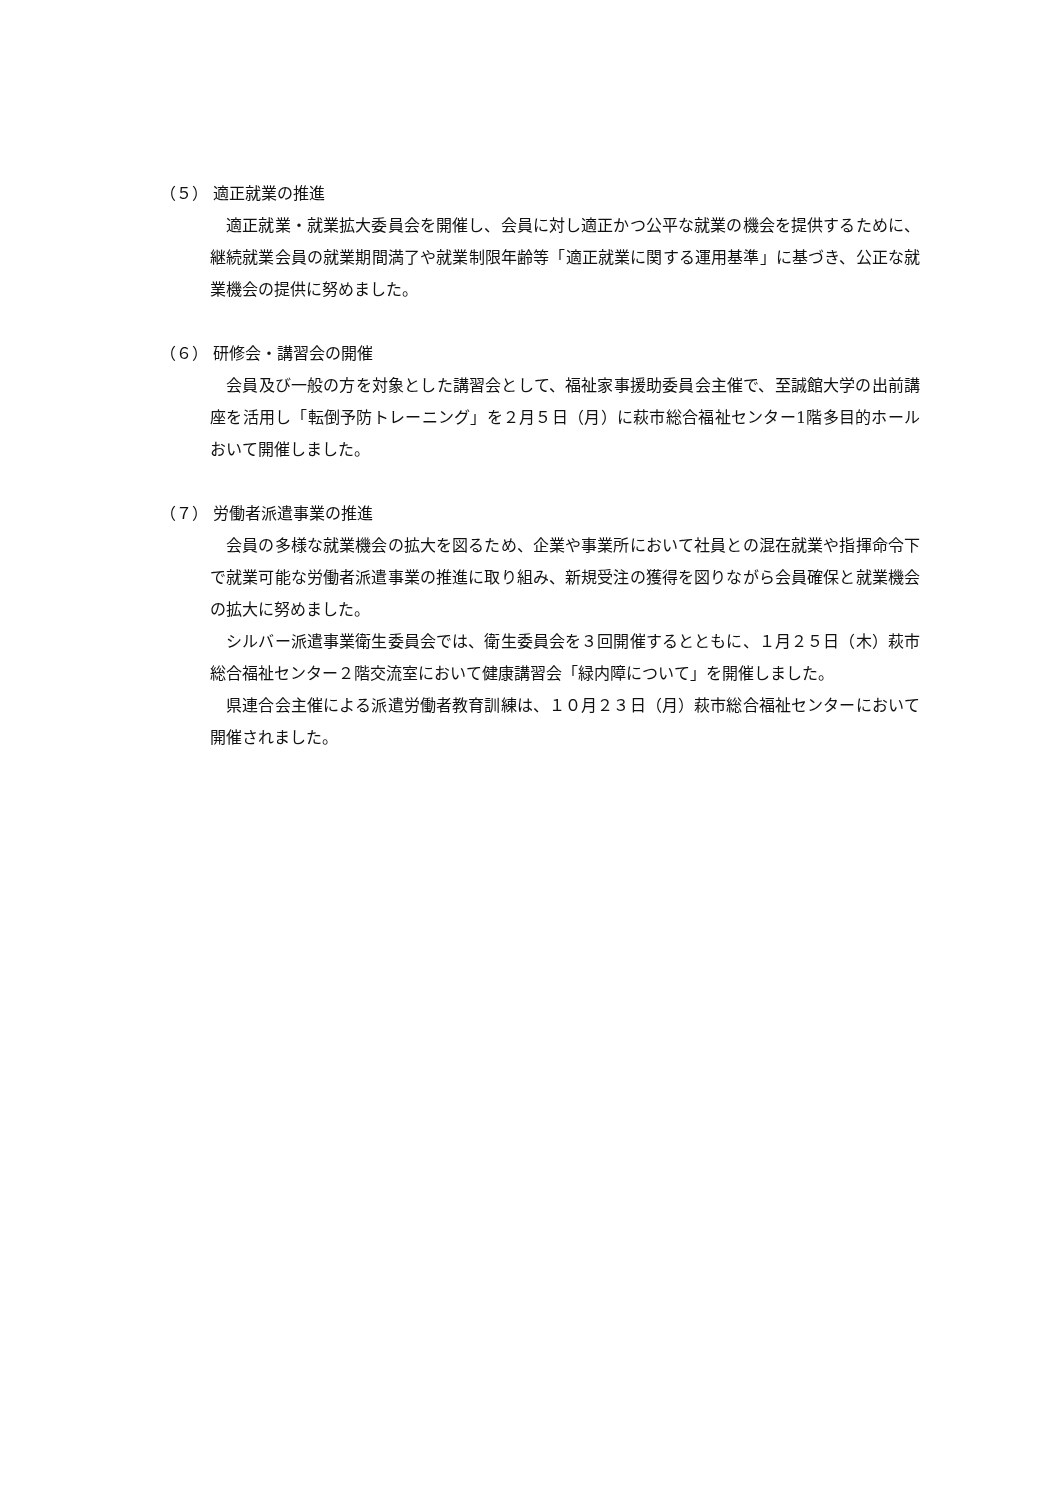（５） 適正就業の推進
　適正就業・就業拡大委員会を開催し、会員に対し適正かつ公平な就業の機会を提供するために、継続就業会員の就業期間満了や就業制限年齢等「適正就業に関する運用基準」に基づき、公正な就業機会の提供に努めました。
（６） 研修会・講習会の開催
　会員及び一般の方を対象とした講習会として、福祉家事援助委員会主催で、至誠館大学の出前講座を活用し「転倒予防トレーニング」を２月５日（月）に萩市総合福祉センター1階多目的ホールおいて開催しました。
（７） 労働者派遣事業の推進
　会員の多様な就業機会の拡大を図るため、企業や事業所において社員との混在就業や指揮命令下で就業可能な労働者派遣事業の推進に取り組み、新規受注の獲得を図りながら会員確保と就業機会の拡大に努めました。
　シルバー派遣事業衛生委員会では、衛生委員会を３回開催するとともに、１月２５日（木）萩市総合福祉センター２階交流室において健康講習会「緑内障について」を開催しました。
　県連合会主催による派遣労働者教育訓練は、１０月２３日（月）萩市総合福祉センターにおいて開催されました。